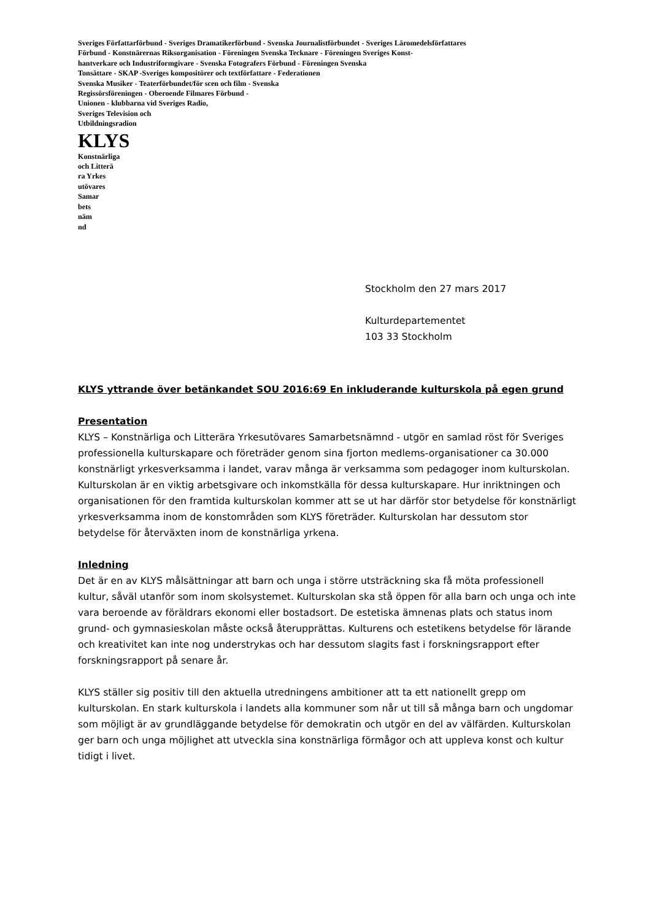Sveriges Författarförbund - Sveriges Dramatikerförbund - Svenska Journalistförbundet - Sveriges Läromedelsförfattares
Förbund - Konstnärernas Riksorganisation - Föreningen Svenska Tecknare - Föreningen Sveriges Konst-
hantverkare och Industriformgivare - Svenska Fotografers Förbund - Föreningen Svenska
Tonsättare - SKAP -Sveriges kompositörer och textförfattare - Federationen
Svenska Musiker - Teaterförbundet/för scen och film - Svenska
Regissörsföreningen - Oberoende Filmares Förbund -
Unionen - klubbarna vid Sveriges Radio,
Sveriges Television och
Utbildningsradion
KLYS
Konstnärliga
och Litterä
ra Yrkes
utövares
Samar
bets
näm
nd
Stockholm den 27 mars 2017
Kulturdepartementet
103 33 Stockholm
KLYS yttrande över betänkandet SOU 2016:69 En inkluderande kulturskola på egen grund
Presentation
KLYS – Konstnärliga och Litterära Yrkesutövares Samarbetsnämnd - utgör en samlad röst för Sveriges professionella kulturskapare och företräder genom sina fjorton medlems-organisationer ca 30.000 konstnärligt yrkesverksamma i landet, varav många är verksamma som pedagoger inom kulturskolan. Kulturskolan är en viktig arbetsgivare och inkomstkälla för dessa kulturskapare. Hur inriktningen och organisationen för den framtida kulturskolan kommer att se ut har därför stor betydelse för konstnärligt yrkesverksamma inom de konstområden som KLYS företräder. Kulturskolan har dessutom stor betydelse för återväxten inom de konstnärliga yrkena.
Inledning
Det är en av KLYS målsättningar att barn och unga i större utsträckning ska få möta professionell kultur, såväl utanför som inom skolsystemet. Kulturskolan ska stå öppen för alla barn och unga och inte vara beroende av föräldrars ekonomi eller bostadsort. De estetiska ämnenas plats och status inom grund- och gymnasieskolan måste också återupprättas. Kulturens och estetikens betydelse för lärande och kreativitet kan inte nog understrykas och har dessutom slagits fast i forskningsrapport efter forskningsrapport på senare år.
KLYS ställer sig positiv till den aktuella utredningens ambitioner att ta ett nationellt grepp om kulturskolan. En stark kulturskola i landets alla kommuner som når ut till så många barn och ungdomar som möjligt är av grundläggande betydelse för demokratin och utgör en del av välfärden. Kulturskolan ger barn och unga möjlighet att utveckla sina konstnärliga förmågor och att uppleva konst och kultur tidigt i livet.